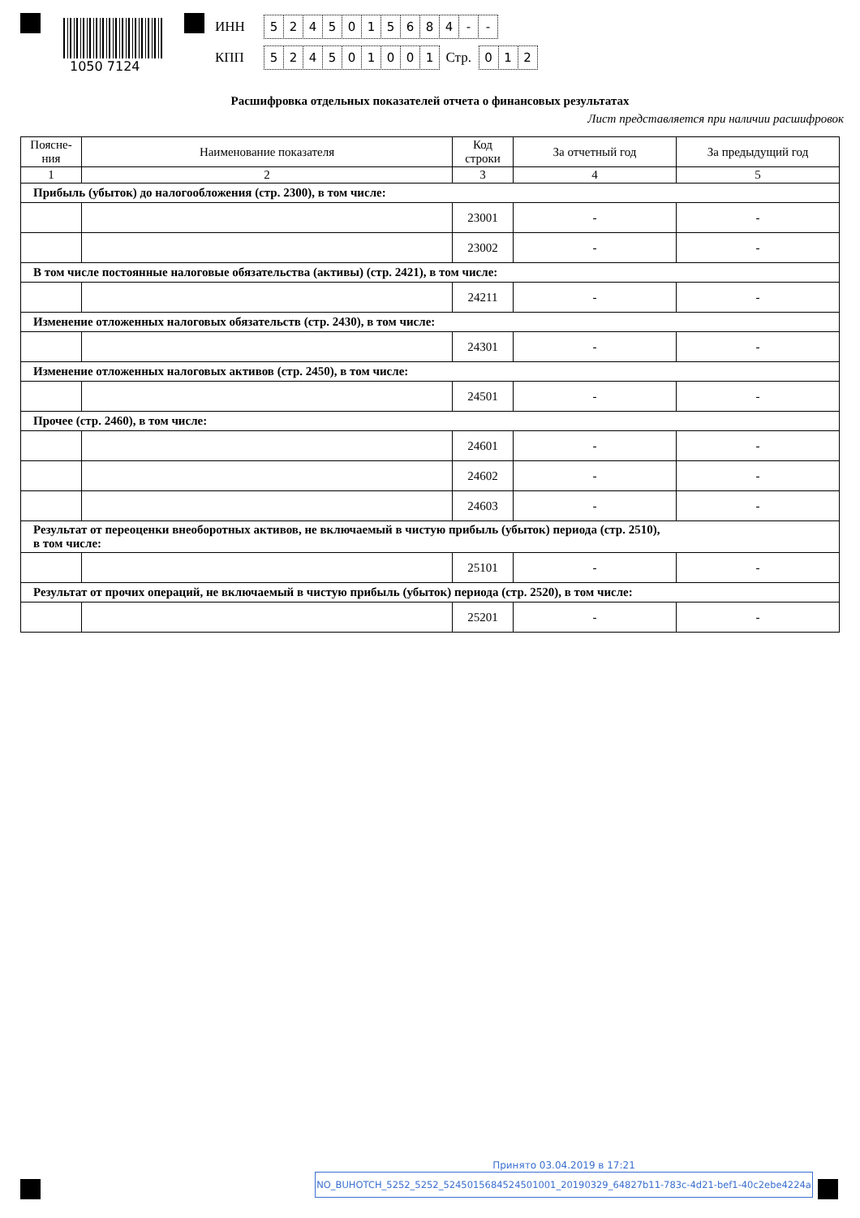1050 7124
ИНН 5245015684 - -
КПП 524501001 Стр. 0 1 2
Расшифровка отдельных показателей отчета о финансовых результатах
Лист представляется при наличии расшифровок
| Поясне- ния | Наименование показателя | Код строки | За отчетный год | За предыдущий год |
| --- | --- | --- | --- | --- |
| 1 | 2 | 3 | 4 | 5 |
| Прибыль (убыток) до налогообложения (стр. 2300), в том числе: | | | | |
| | | 23001 | - | - |
| | | 23002 | - | - |
| В том числе постоянные налоговые обязательства (активы) (стр. 2421), в том числе: | | | | |
| | | 24211 | - | - |
| Изменение отложенных налоговых обязательств (стр. 2430), в том числе: | | | | |
| | | 24301 | - | - |
| Изменение отложенных налоговых активов (стр. 2450), в том числе: | | | | |
| | | 24501 | - | - |
| Прочее (стр. 2460), в том числе: | | | | |
| | | 24601 | - | - |
| | | 24602 | - | - |
| | | 24603 | - | - |
| Результат от переоценки внеоборотных активов, не включаемый в чистую прибыль (убыток) периода (стр. 2510), в том числе: | | | | |
| | | 25101 | - | - |
| Результат от прочих операций, не включаемый в чистую прибыль (убыток) периода (стр. 2520), в том числе: | | | | |
| | | 25201 | - | - |
NO_BUHOTCH_5252_5252_5245015684524501001_20190329_64827b11-783c-4d21-bef1-40c2ebe4224a
Принято 03.04.2019 в 17:21